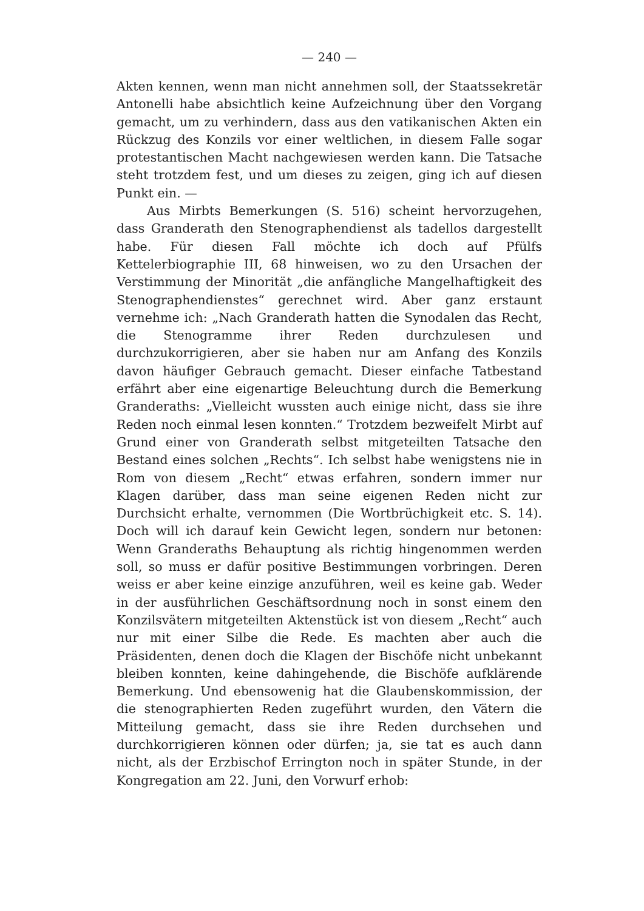— 240 —
Akten kennen, wenn man nicht annehmen soll, der Staatssekretär Antonelli habe absichtlich keine Aufzeichnung über den Vorgang gemacht, um zu verhindern, dass aus den vatikanischen Akten ein Rückzug des Konzils vor einer weltlichen, in diesem Falle sogar protestantischen Macht nachgewiesen werden kann. Die Tatsache steht trotzdem fest, und um dieses zu zeigen, ging ich auf diesen Punkt ein. —
Aus Mirbts Bemerkungen (S. 516) scheint hervorzugehen, dass Granderath den Stenographendienst als tadellos dargestellt habe. Für diesen Fall möchte ich doch auf Pfülfs Kettelerbiographie III, 68 hinweisen, wo zu den Ursachen der Verstimmung der Minorität „die anfängliche Mangelhaftigkeit des Stenographendienstes“ gerechnet wird. Aber ganz erstaunt vernehme ich: „Nach Granderath hatten die Synodalen das Recht, die Stenogramme ihrer Reden durchzulesen und durchzukorrigieren, aber sie haben nur am Anfang des Konzils davon häufiger Gebrauch gemacht. Dieser einfache Tatbestand erfährt aber eine eigenartige Beleuchtung durch die Bemerkung Granderaths: „Vielleicht wussten auch einige nicht, dass sie ihre Reden noch einmal lesen konnten.“ Trotzdem bezweifelt Mirbt auf Grund einer von Granderath selbst mitgeteilten Tatsache den Bestand eines solchen „Rechts“. Ich selbst habe wenigstens nie in Rom von diesem „Recht“ etwas erfahren, sondern immer nur Klagen darüber, dass man seine eigenen Reden nicht zur Durchsicht erhalte, vernommen (Die Wortbrüchigkeit etc. S. 14). Doch will ich darauf kein Gewicht legen, sondern nur betonen: Wenn Granderaths Behauptung als richtig hingenommen werden soll, so muss er dafür positive Bestimmungen vorbringen. Deren weiss er aber keine einzige anzuführen, weil es keine gab. Weder in der ausführlichen Geschäftsordnung noch in sonst einem den Konzilsvätern mitgeteilten Aktenstück ist von diesem „Recht“ auch nur mit einer Silbe die Rede. Es machten aber auch die Präsidenten, denen doch die Klagen der Bischöfe nicht unbekannt bleiben konnten, keine dahingehende, die Bischöfe aufklärende Bemerkung. Und ebensowenig hat die Glaubenskommission, der die stenographierten Reden zugeführt wurden, den Vätern die Mitteilung gemacht, dass sie ihre Reden durchsehen und durchkorrigieren können oder dürfen; ja, sie tat es auch dann nicht, als der Erzbischof Errington noch in später Stunde, in der Kongregation am 22. Juni, den Vorwurf erhob: